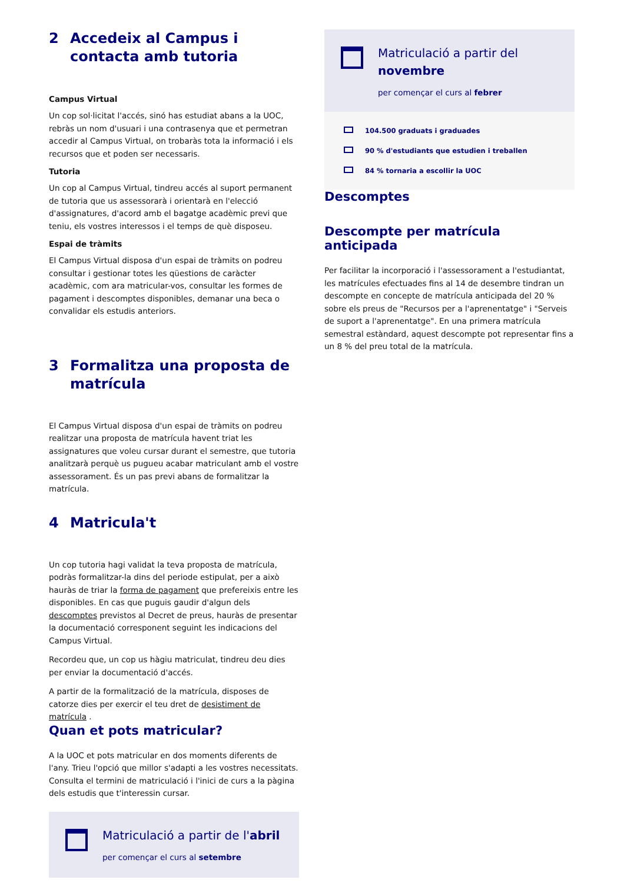2 Accedeix al Campus i contacta amb tutoria
Campus Virtual
Un cop sol·licitat l'accés, sinó has estudiat abans a la UOC, rebràs un nom d'usuari i una contrasenya que et permetran accedir al Campus Virtual, on trobaràs tota la informació i els recursos que et poden ser necessaris.
Tutoria
Un cop al Campus Virtual, tindreu accés al suport permanent de tutoria que us assessorarà i orientarà en l'elecció d'assignatures, d'acord amb el bagatge acadèmic previ que teniu, els vostres interessos i el temps de què disposeu.
Espai de tràmits
El Campus Virtual disposa d'un espai de tràmits on podreu consultar i gestionar totes les qüestions de caràcter acadèmic, com ara matricular-vos, consultar les formes de pagament i descomptes disponibles, demanar una beca o convalidar els estudis anteriors.
3 Formalitza una proposta de matrícula
El Campus Virtual disposa d'un espai de tràmits on podreu realitzar una proposta de matrícula havent triat les assignatures que voleu cursar durant el semestre, que tutoria analitzarà perquè us pugueu acabar matriculant amb el vostre assessorament. És un pas previ abans de formalitzar la matrícula.
4 Matricula't
Un cop tutoria hagi validat la teva proposta de matrícula, podràs formalitzar-la dins del periode estipulat, per a això hauràs de triar la forma de pagament que prefereixis entre les disponibles. En cas que puguis gaudir d'algun dels descomptes previstos al Decret de preus, hauràs de presentar la documentació corresponent seguint les indicacions del Campus Virtual.
Recordeu que, un cop us hàgiu matriculat, tindreu deu dies per enviar la documentació d'accés.
A partir de la formalització de la matrícula, disposes de catorze dies per exercir el teu dret de desistiment de matrícula .
Quan et pots matricular?
A la UOC et pots matricular en dos moments diferents de l'any. Trieu l'opció que millor s'adapti a les vostres necessitats. Consulta el termini de matriculació i l'inici de curs a la pàgina dels estudis que t'interessin cursar.
Matriculació a partir de l'abril
per començar el curs al setembre
Matriculació a partir del novembre
per començar el curs al febrer
104.500 graduats i graduades
90 % d'estudiants que estudien i treballen
84 % tornaria a escollir la UOC
Descomptes
Descompte per matrícula anticipada
Per facilitar la incorporació i l'assessorament a l'estudiantat, les matrícules efectuades fins al 14 de desembre tindran un descompte en concepte de matrícula anticipada del 20 % sobre els preus de "Recursos per a l'aprenentatge" i "Serveis de suport a l'aprenentatge". En una primera matrícula semestral estàndard, aquest descompte pot representar fins a un 8 % del preu total de la matrícula.